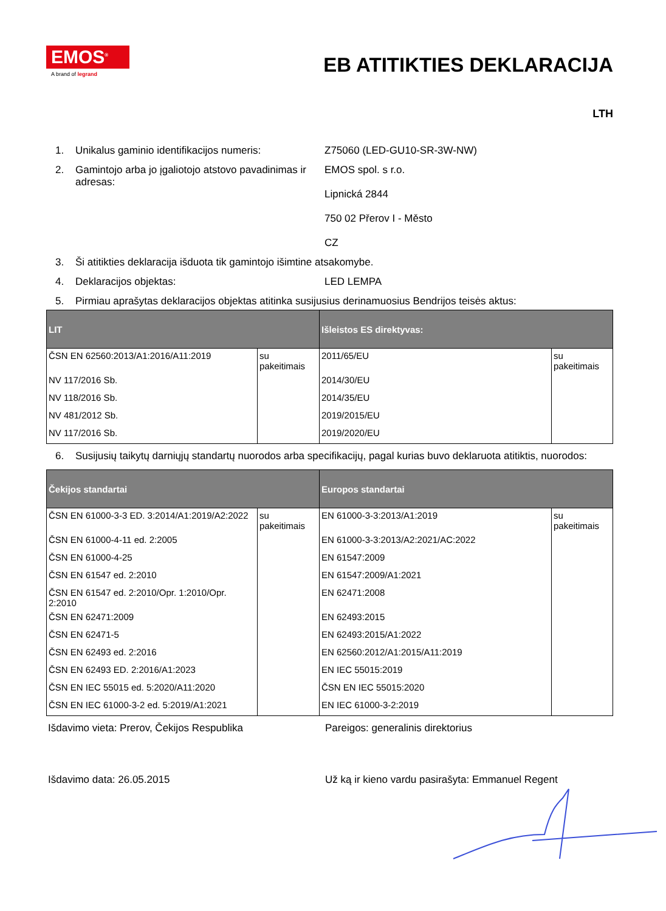EMOS<sup>®</sup>
A brand of legrand
EB ATITIKTIES DEKLARACIJA
LTH
1. Unikalus gaminio identifikacijos numeris:
Z75060 (LED-GU10-SR-3W-NW)
2. Gamintojo arba jo įgaliotojo atstovo pavadinimas ir adresas:
EMOS spol. s r.o.
Lipnická 2844
750 02 Přerov I - Město
CZ
3. Ši atitikties deklaracija išduota tik gamintojo išimtine atsakomybe.
4. Deklaracijos objektas: LED LEMPA
5. Pirmiau aprašytas deklaracijos objektas atitinka susijusius derinamuosius Bendrijos teisės aktus:
| LIT | | Išleistos ES direktyvas: | |
| --- | --- | --- | --- |
| ČSN EN 62560:2013/A1:2016/A11:2019 | su pakeitimais | 2011/65/EU | su pakeitimais |
| NV 117/2016 Sb. | | 2014/30/EU | |
| NV 118/2016 Sb. | | 2014/35/EU | |
| NV 481/2012 Sb. | | 2019/2015/EU | |
| NV 117/2016 Sb. | | 2019/2020/EU | |
6. Susijusių taikytų darniųjų standartų nuorodos arba specifikacijų, pagal kurias buvo deklaruota atitiktis, nuorodos:
| Čekijos standartai | | Europos standartai | |
| --- | --- | --- | --- |
| ČSN EN 61000-3-3 ED. 3:2014/A1:2019/A2:2022 | su pakeitimais | EN 61000-3-3:2013/A1:2019 | su pakeitimais |
| ČSN EN 61000-4-11 ed. 2:2005 | | EN 61000-3-3:2013/A2:2021/AC:2022 | |
| ČSN EN 61000-4-25 | | EN 61547:2009 | |
| ČSN EN 61547 ed. 2:2010 | | EN 61547:2009/A1:2021 | |
| ČSN EN 61547 ed. 2:2010/Opr. 1:2010/Opr. 2:2010 | | EN 62471:2008 | |
| ČSN EN 62471:2009 | | EN 62493:2015 | |
| ČSN EN 62471-5 | | EN 62493:2015/A1:2022 | |
| ČSN EN 62493 ed. 2:2016 | | EN 62560:2012/A1:2015/A11:2019 | |
| ČSN EN 62493 ED. 2:2016/A1:2023 | | EN IEC 55015:2019 | |
| ČSN EN IEC 55015 ed. 5:2020/A11:2020 | | ČSN EN IEC 55015:2020 | |
| ČSN EN IEC 61000-3-2 ed. 5:2019/A1:2021 | | EN IEC 61000-3-2:2019 | |
Išdavimo vieta: Prerov, Čekijos Respublika Pareigos: generalinis direktorius
Išdavimo data: 26.05.2015 Už ką ir kieno vardu pasirašyta: Emmanuel Regent